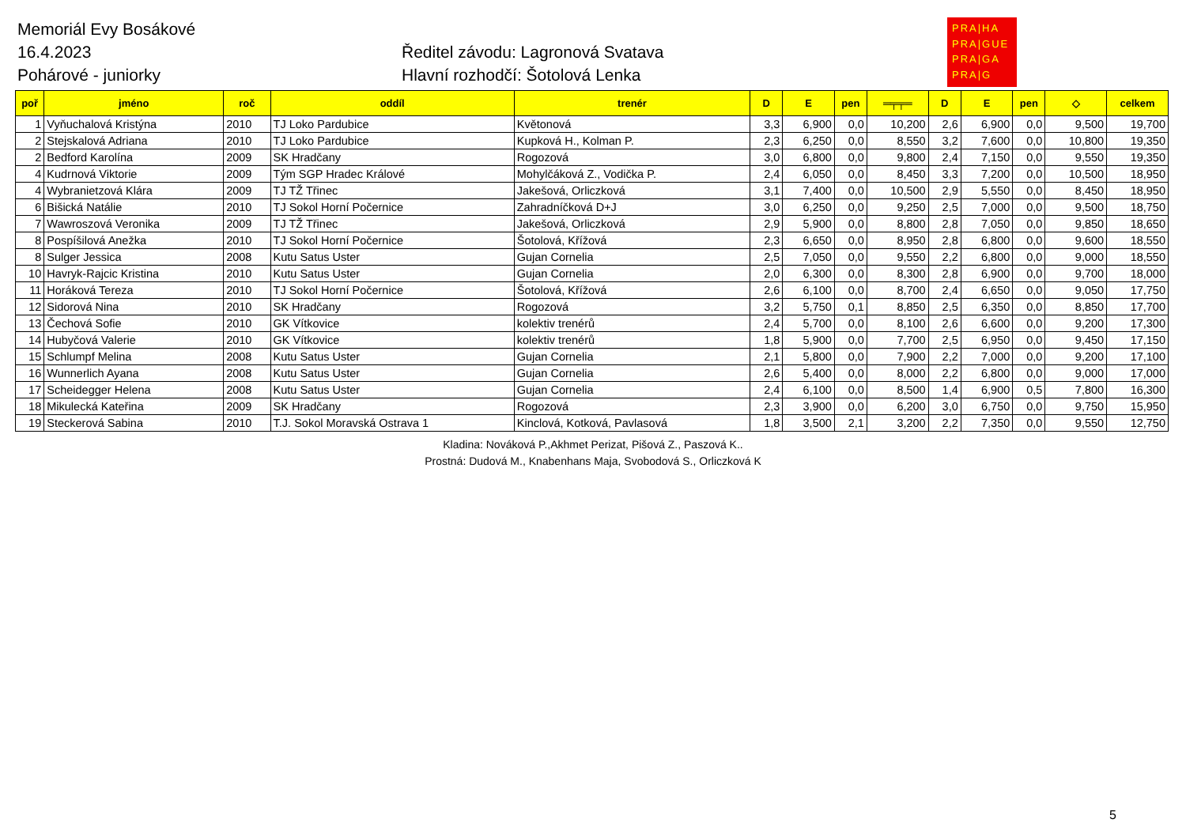Memoriál Evy Bosákové
16.4.2023
Pohárové - juniorky
Ředitel závodu: Lagronová Svatava
Hlavní rozhodčí: Šotolová Lenka
PRA|HA
PRA|GUE
PRA|GA
PRA|G
| poř | jméno | roč | oddíl | trenér | D | E | pen | ═╤╤═ | D | E | pen | ◇ | celkem |
| --- | --- | --- | --- | --- | --- | --- | --- | --- | --- | --- | --- | --- | --- |
| 1 | Vyňuchalová Kristýna | 2010 | TJ Loko Pardubice | Květonová | 3,3 | 6,900 | 0,0 | 10,200 | 2,6 | 6,900 | 0,0 | 9,500 | 19,700 |
| 2 | Stejskalová Adriana | 2010 | TJ Loko Pardubice | Kupková H., Kolman P. | 2,3 | 6,250 | 0,0 | 8,550 | 3,2 | 7,600 | 0,0 | 10,800 | 19,350 |
| 2 | Bedford Karolína | 2009 | SK Hradčany | Rogozová | 3,0 | 6,800 | 0,0 | 9,800 | 2,4 | 7,150 | 0,0 | 9,550 | 19,350 |
| 4 | Kudrnová Viktorie | 2009 | Tým SGP Hradec Králové | Mohylčáková Z., Vodička P. | 2,4 | 6,050 | 0,0 | 8,450 | 3,3 | 7,200 | 0,0 | 10,500 | 18,950 |
| 4 | Wybranietzová Klára | 2009 | TJ TŽ Třinec | Jakešová, Orliczková | 3,1 | 7,400 | 0,0 | 10,500 | 2,9 | 5,550 | 0,0 | 8,450 | 18,950 |
| 6 | Bišická Natálie | 2010 | TJ Sokol Horní Počernice | Zahradníčková D+J | 3,0 | 6,250 | 0,0 | 9,250 | 2,5 | 7,000 | 0,0 | 9,500 | 18,750 |
| 7 | Wawroszová Veronika | 2009 | TJ TŽ Třinec | Jakešová, Orliczková | 2,9 | 5,900 | 0,0 | 8,800 | 2,8 | 7,050 | 0,0 | 9,850 | 18,650 |
| 8 | Pospíšilová Anežka | 2010 | TJ Sokol Horní Počernice | Šotolová, Křížová | 2,3 | 6,650 | 0,0 | 8,950 | 2,8 | 6,800 | 0,0 | 9,600 | 18,550 |
| 8 | Sulger Jessica | 2008 | Kutu Satus Uster | Gujan Cornelia | 2,5 | 7,050 | 0,0 | 9,550 | 2,2 | 6,800 | 0,0 | 9,000 | 18,550 |
| 10 | Havryk-Rajcic Kristina | 2010 | Kutu Satus Uster | Gujan Cornelia | 2,0 | 6,300 | 0,0 | 8,300 | 2,8 | 6,900 | 0,0 | 9,700 | 18,000 |
| 11 | Horáková Tereza | 2010 | TJ Sokol Horní Počernice | Šotolová, Křížová | 2,6 | 6,100 | 0,0 | 8,700 | 2,4 | 6,650 | 0,0 | 9,050 | 17,750 |
| 12 | Sidorová Nina | 2010 | SK Hradčany | Rogozová | 3,2 | 5,750 | 0,1 | 8,850 | 2,5 | 6,350 | 0,0 | 8,850 | 17,700 |
| 13 | Čechová Sofie | 2010 | GK Vítkovice | kolektiv trenérů | 2,4 | 5,700 | 0,0 | 8,100 | 2,6 | 6,600 | 0,0 | 9,200 | 17,300 |
| 14 | Hubyčová Valerie | 2010 | GK Vítkovice | kolektiv trenérů | 1,8 | 5,900 | 0,0 | 7,700 | 2,5 | 6,950 | 0,0 | 9,450 | 17,150 |
| 15 | Schlumpf Melina | 2008 | Kutu Satus Uster | Gujan Cornelia | 2,1 | 5,800 | 0,0 | 7,900 | 2,2 | 7,000 | 0,0 | 9,200 | 17,100 |
| 16 | Wunnerlich Ayana | 2008 | Kutu Satus Uster | Gujan Cornelia | 2,6 | 5,400 | 0,0 | 8,000 | 2,2 | 6,800 | 0,0 | 9,000 | 17,000 |
| 17 | Scheidegger Helena | 2008 | Kutu Satus Uster | Gujan Cornelia | 2,4 | 6,100 | 0,0 | 8,500 | 1,4 | 6,900 | 0,5 | 7,800 | 16,300 |
| 18 | Mikulecká Kateřina | 2009 | SK Hradčany | Rogozová | 2,3 | 3,900 | 0,0 | 6,200 | 3,0 | 6,750 | 0,0 | 9,750 | 15,950 |
| 19 | Steckerová Sabina | 2010 | T.J. Sokol Moravská Ostrava 1 | Kinclová, Kotková, Pavlasová | 1,8 | 3,500 | 2,1 | 3,200 | 2,2 | 7,350 | 0,0 | 9,550 | 12,750 |
Kladina: Nováková P.,Akhmet Perizat, Pišová Z., Paszová K..
Prostná: Dudová M., Knabenhans Maja, Svobodová S., Orliczková K
5